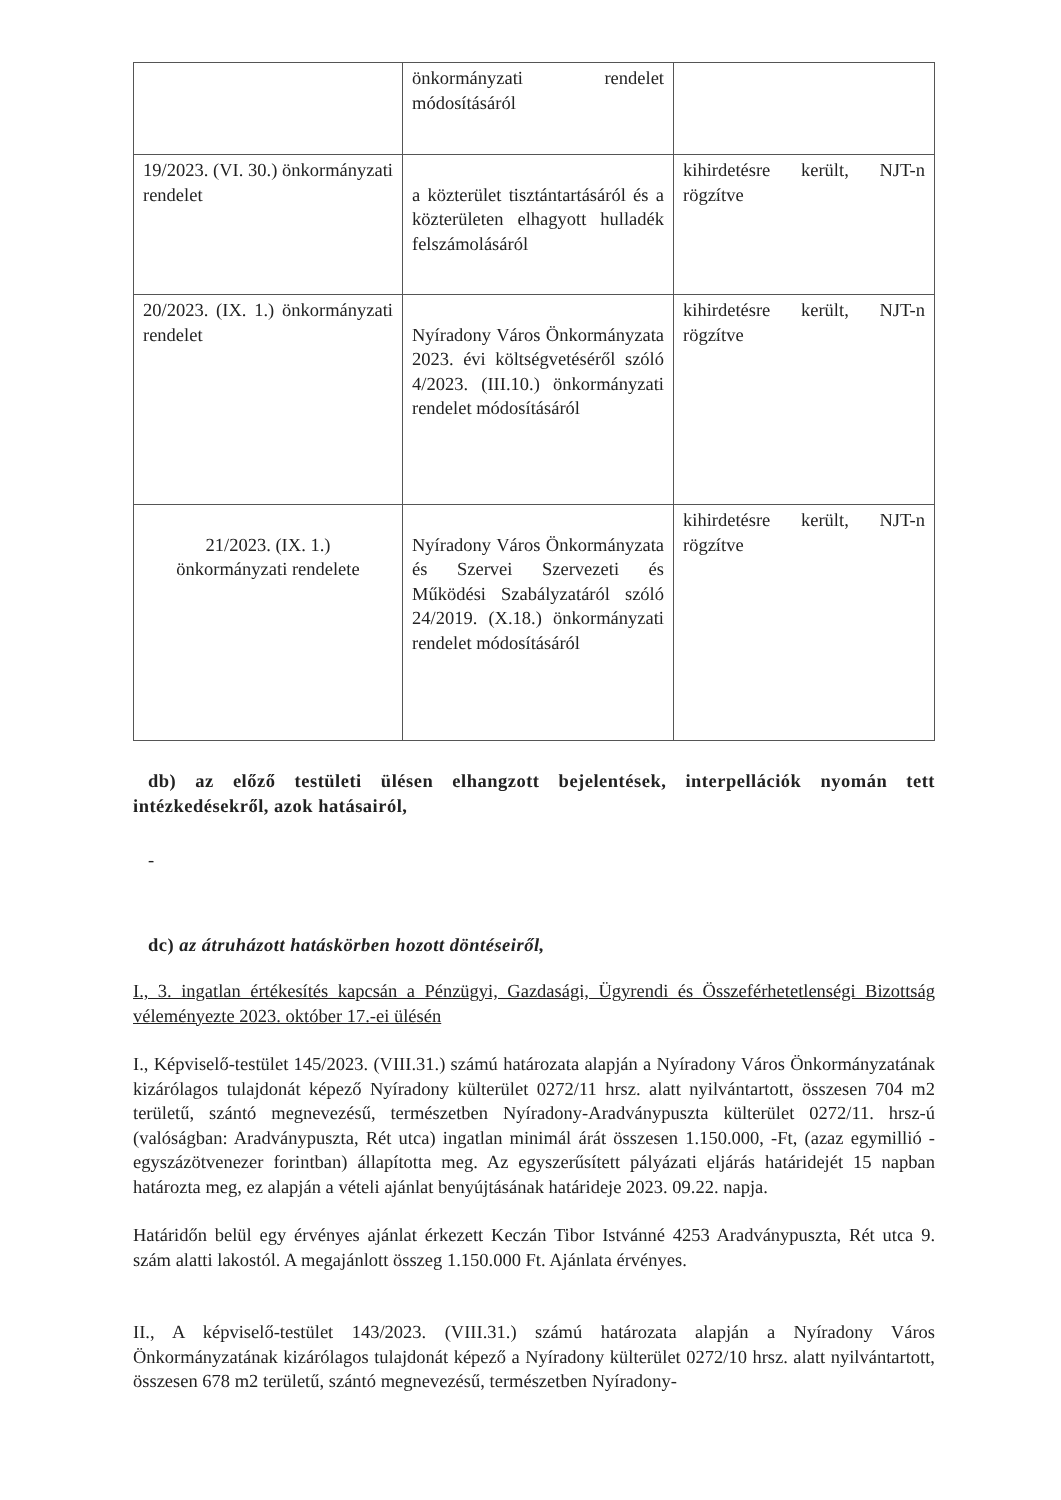| | önkormányzati rendelet módosításáról | |
| 19/2023. (VI. 30.) önkormányzati rendelet | a közterület tisztántartásáról és a közterületen elhagyott hulladék felszámolásáról | kihirdetésre került, NJT-n rögzítve |
| 20/2023. (IX. 1.) önkormányzati rendelet | Nyíradony Város Önkormányzata 2023. évi költségvetéséről szóló 4/2023. (III.10.) önkormányzati rendelet módosításáról | kihirdetésre került, NJT-n rögzítve |
| 21/2023. (IX. 1.) önkormányzati rendelete | Nyíradony Város Önkormányzata és Szervei Szervezeti és Működési Szabályzatáról szóló 24/2019. (X.18.) önkormányzati rendelet módosításáról | kihirdetésre került, NJT-n rögzítve |
db) az előző testületi ülésen elhangzott bejelentések, interpellációk nyomán tett intézkedésekről, azok hatásairól,
-
dc) az átruházott hatáskörben hozott döntéseiről,
I., 3. ingatlan értékesítés kapcsán a Pénzügyi, Gazdasági, Ügyrendi és Összeférhetetlenségi Bizottság véleményezte 2023. október 17.-ei ülésén
I., Képviselő-testület 145/2023. (VIII.31.) számú határozata alapján a Nyíradony Város Önkormányzatának kizárólagos tulajdonát képező Nyíradony külterület 0272/11 hrsz. alatt nyilvántartott, összesen 704 m2 területű, szántó megnevezésű, természetben Nyíradony-Aradványpuszta külterület 0272/11. hrsz-ú (valóságban: Aradványpuszta, Rét utca) ingatlan minimál árát összesen 1.150.000, -Ft, (azaz egymillió - egyszázötvenezer forintban) állapította meg. Az egyszerűsített pályázati eljárás határidejét 15 napban határozta meg, ez alapján a vételi ajánlat benyújtásának határideje 2023. 09.22. napja.
Határidőn belül egy érvényes ajánlat érkezett Keczán Tibor Istvánné 4253 Aradványpuszta, Rét utca 9. szám alatti lakostól. A megajánlott összeg 1.150.000 Ft. Ajánlata érvényes.
II., A képviselő-testület 143/2023. (VIII.31.) számú határozata alapján a Nyíradony Város Önkormányzatának kizárólagos tulajdonát képező a Nyíradony külterület 0272/10 hrsz. alatt nyilvántartott, összesen 678 m2 területű, szántó megnevezésű, természetben Nyíradony-